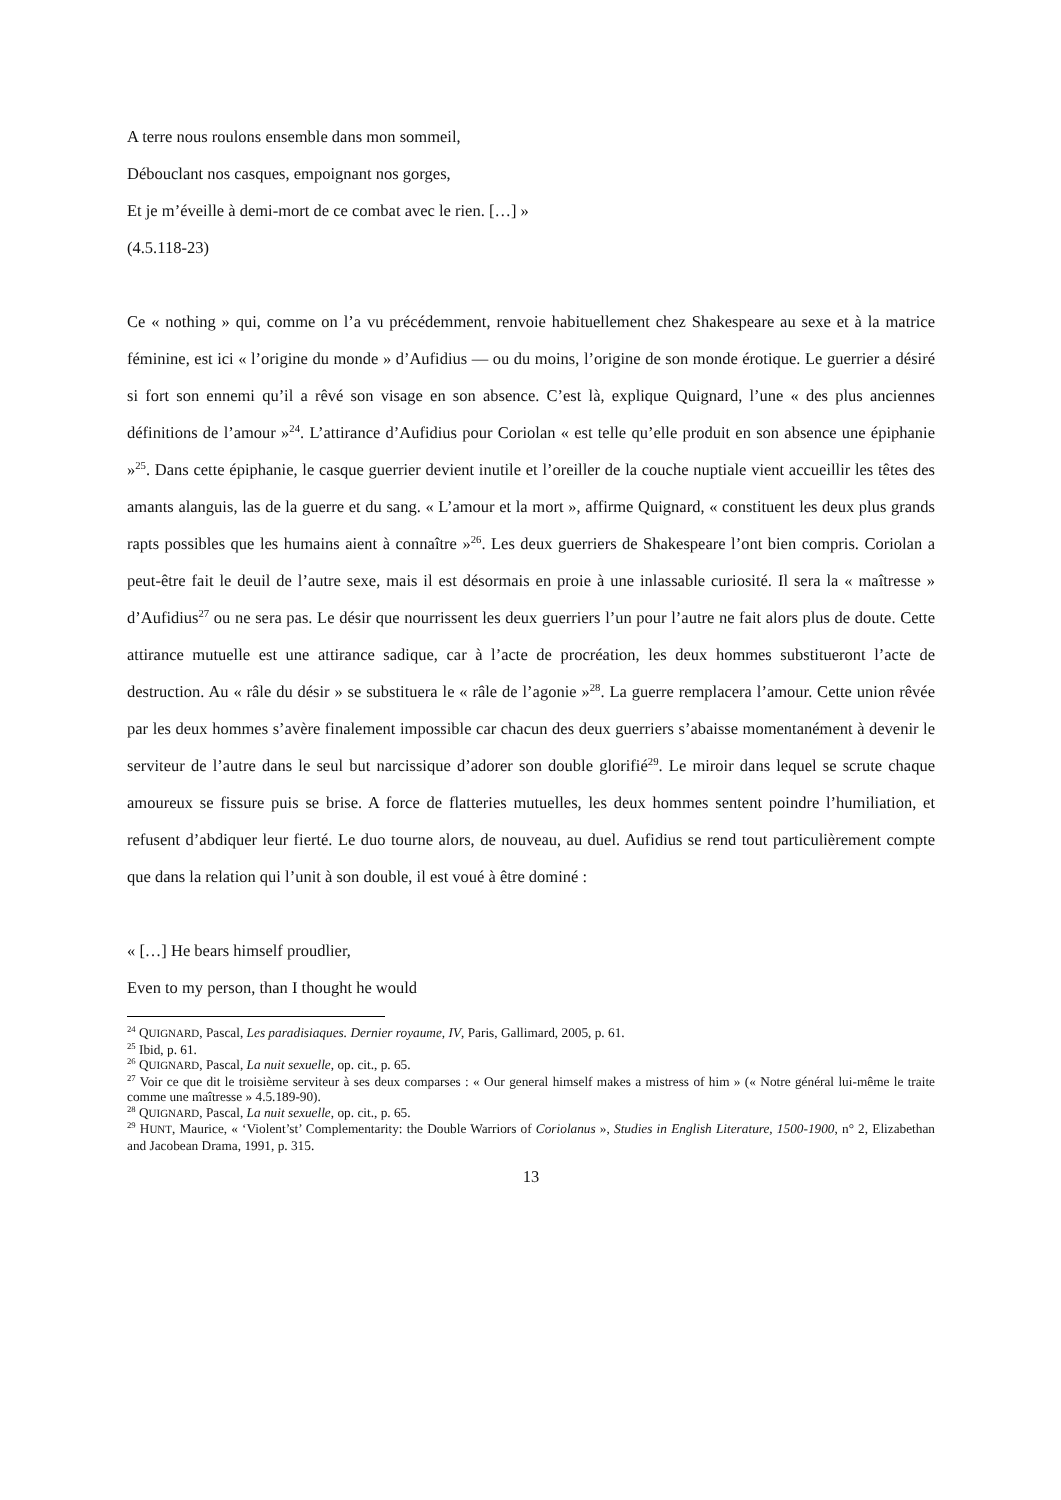A terre nous roulons ensemble dans mon sommeil,
Débouclant nos casques, empoignant nos gorges,
Et je m’éveille à demi-mort de ce combat avec le rien. […] »
(4.5.118-23)
Ce « nothing » qui, comme on l’a vu précédemment, renvoie habituellement chez Shakespeare au sexe et à la matrice féminine, est ici « l’origine du monde » d’Aufidius — ou du moins, l’origine de son monde érotique. Le guerrier a désiré si fort son ennemi qu’il a rêvé son visage en son absence. C’est là, explique Quignard, l’une « des plus anciennes définitions de l’amour »<sup>24</sup>. L’attirance d’Aufidius pour Coriolan « est telle qu’elle produit en son absence une épiphanie »<sup>25</sup>. Dans cette épiphanie, le casque guerrier devient inutile et l’oreiller de la couche nuptiale vient accueillir les têtes des amants alanguis, las de la guerre et du sang. « L’amour et la mort », affirme Quignard, « constituent les deux plus grands rapts possibles que les humains aient à connaître »<sup>26</sup>. Les deux guerriers de Shakespeare l’ont bien compris. Coriolan a peut-être fait le deuil de l’autre sexe, mais il est désormais en proie à une inlassable curiosité. Il sera la « maîtresse » d’Aufidius<sup>27</sup> ou ne sera pas. Le désir que nourrissent les deux guerriers l’un pour l’autre ne fait alors plus de doute. Cette attirance mutuelle est une attirance sadique, car à l’acte de procréation, les deux hommes substitueront l’acte de destruction. Au « râle du désir » se substituera le « râle de l’agonie »<sup>28</sup>. La guerre remplacera l’amour. Cette union rêvée par les deux hommes s’avère finalement impossible car chacun des deux guerriers s’abaisse momentanément à devenir le serviteur de l’autre dans le seul but narcissique d’adorer son double glorifié<sup>29</sup>. Le miroir dans lequel se scrute chaque amoureux se fissure puis se brise. A force de flatteries mutuelles, les deux hommes sentent poindre l’humiliation, et refusent d’abdiquer leur fierté. Le duo tourne alors, de nouveau, au duel. Aufidius se rend tout particulièrement compte que dans la relation qui l’unit à son double, il est voué à être dominé :
« […] He bears himself proudlier,
Even to my person, than I thought he would
<sup>24</sup> QUIGNARD, Pascal, Les paradisiaques. Dernier royaume, IV, Paris, Gallimard, 2005, p. 61.
<sup>25</sup> Ibid, p. 61.
<sup>26</sup> QUIGNARD, Pascal, La nuit sexuelle, op. cit., p. 65.
<sup>27</sup> Voir ce que dit le troisième serviteur à ses deux comparses : « Our general himself makes a mistress of him » (« Notre général lui-même le traite comme une maîtresse » 4.5.189-90).
<sup>28</sup> QUIGNARD, Pascal, La nuit sexuelle, op. cit., p. 65.
<sup>29</sup> HUNT, Maurice, « ‘Violent’st’ Complementarity: the Double Warriors of Coriolanus », Studies in English Literature, 1500-1900, n° 2, Elizabethan and Jacobean Drama, 1991, p. 315.
13